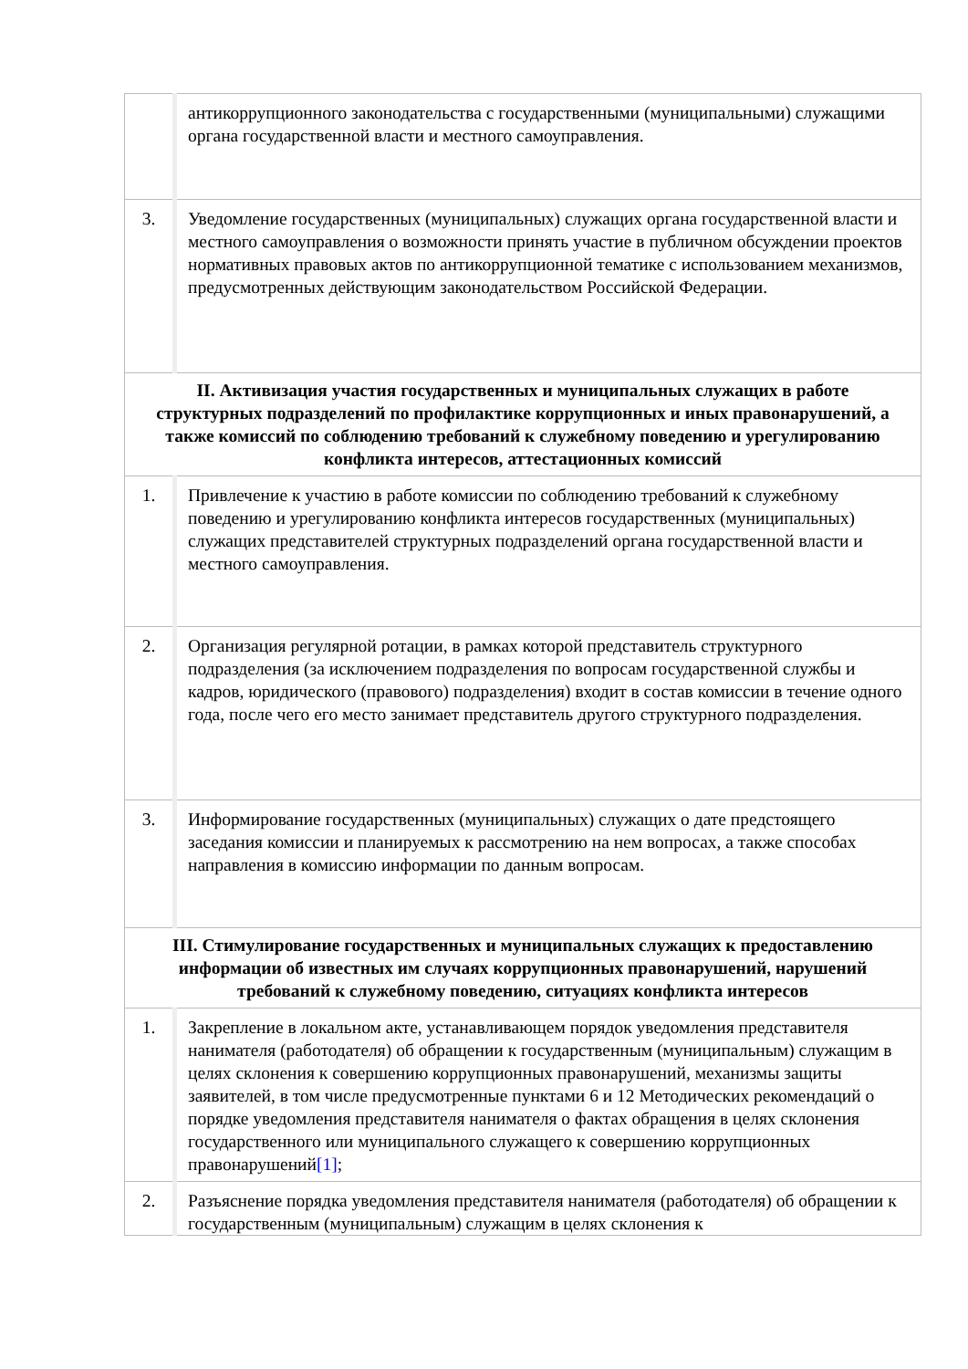| | антикоррупционного законодательства с государственными (муниципальными) служащими органа государственной власти и местного самоуправления. |
| 3. | Уведомление государственных (муниципальных) служащих органа государственной власти и местного самоуправления о возможности принять участие в публичном обсуждении проектов нормативных правовых актов по антикоррупционной тематике с использованием механизмов, предусмотренных действующим законодательством Российской Федерации. |
| II. Активизация участия государственных и муниципальных служащих в работе структурных подразделений по профилактике коррупционных и иных правонарушений, а также комиссий по соблюдению требований к служебному поведению и урегулированию конфликта интересов, аттестационных комиссий | |
| 1. | Привлечение к участию в работе комиссии по соблюдению требований к служебному поведению и урегулированию конфликта интересов государственных (муниципальных) служащих представителей структурных подразделений органа государственной власти и местного самоуправления. |
| 2. | Организация регулярной ротации, в рамках которой представитель структурного подразделения (за исключением подразделения по вопросам государственной службы и кадров, юридического (правового) подразделения) входит в состав комиссии в течение одного года, после чего его место занимает представитель другого структурного подразделения. |
| 3. | Информирование государственных (муниципальных) служащих о дате предстоящего заседания комиссии и планируемых к рассмотрению на нем вопросах, а также способах направления в комиссию информации по данным вопросам. |
| III. Стимулирование государственных и муниципальных служащих к предоставлению информации об известных им случаях коррупционных правонарушений, нарушений требований к служебному поведению, ситуациях конфликта интересов | |
| 1. | Закрепление в локальном акте, устанавливающем порядок уведомления представителя нанимателя (работодателя) об обращении к государственным (муниципальным) служащим в целях склонения к совершению коррупционных правонарушений, механизмы защиты заявителей, в том числе предусмотренные пунктами 6 и 12 Методических рекомендаций о порядке уведомления представителя нанимателя о фактах обращения в целях склонения государственного или муниципального служащего к совершению коррупционных правонарушений [1] ; |
| 2. | Разъяснение порядка уведомления представителя нанимателя (работодателя) об обращении к государственным (муниципальным) служащим в целях склонения к |